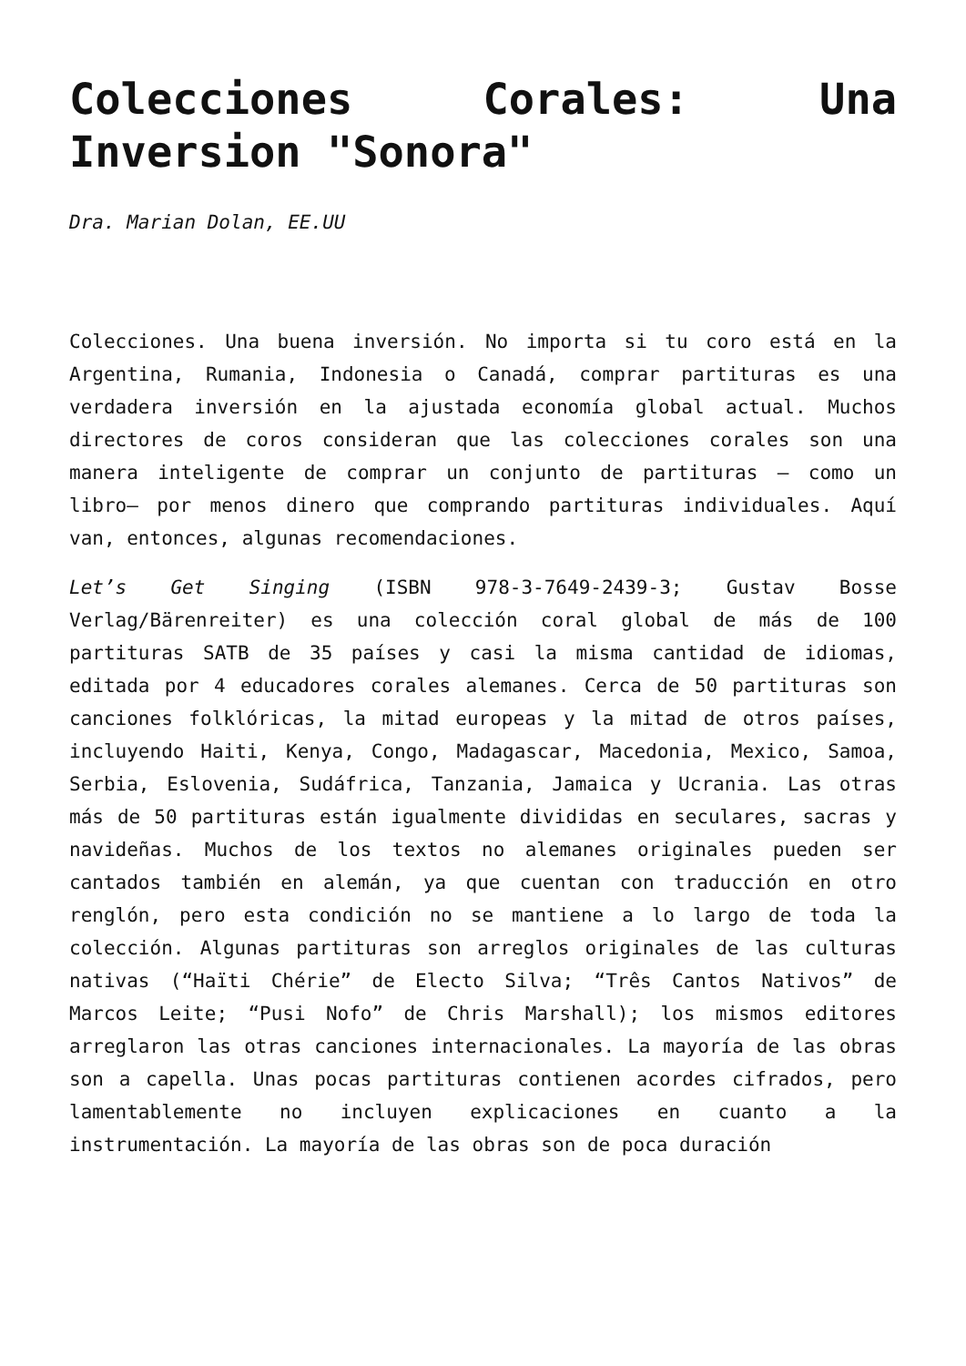Colecciones Corales: Una Inversion "Sonora"
Dra. Marian Dolan, EE.UU
Colecciones. Una buena inversión. No importa si tu coro está en la Argentina, Rumania, Indonesia o Canadá, comprar partituras es una verdadera inversión en la ajustada economía global actual. Muchos directores de coros consideran que las colecciones corales son una manera inteligente de comprar un conjunto de partituras – como un libro– por menos dinero que comprando partituras individuales. Aquí van, entonces, algunas recomendaciones.
Let’s Get Singing (ISBN 978-3-7649-2439-3; Gustav Bosse Verlag/Bärenreiter) es una colección coral global de más de 100 partituras SATB de 35 países y casi la misma cantidad de idiomas, editada por 4 educadores corales alemanes. Cerca de 50 partituras son canciones folklóricas, la mitad europeas y la mitad de otros países, incluyendo Haiti, Kenya, Congo, Madagascar, Macedonia, Mexico, Samoa, Serbia, Eslovenia, Sudáfrica, Tanzania, Jamaica y Ucrania. Las otras más de 50 partituras están igualmente divididas en seculares, sacras y navideñas. Muchos de los textos no alemanes originales pueden ser cantados también en alemán, ya que cuentan con traducción en otro renglón, pero esta condición no se mantiene a lo largo de toda la colección. Algunas partituras son arreglos originales de las culturas nativas (“Haïti Chérie” de Electo Silva; “Três Cantos Nativos” de Marcos Leite; “Pusi Nofo” de Chris Marshall); los mismos editores arreglaron las otras canciones internacionales. La mayoría de las obras son a capella. Unas pocas partituras contienen acordes cifrados, pero lamentablemente no incluyen explicaciones en cuanto a la instrumentación. La mayoría de las obras son de poca duración